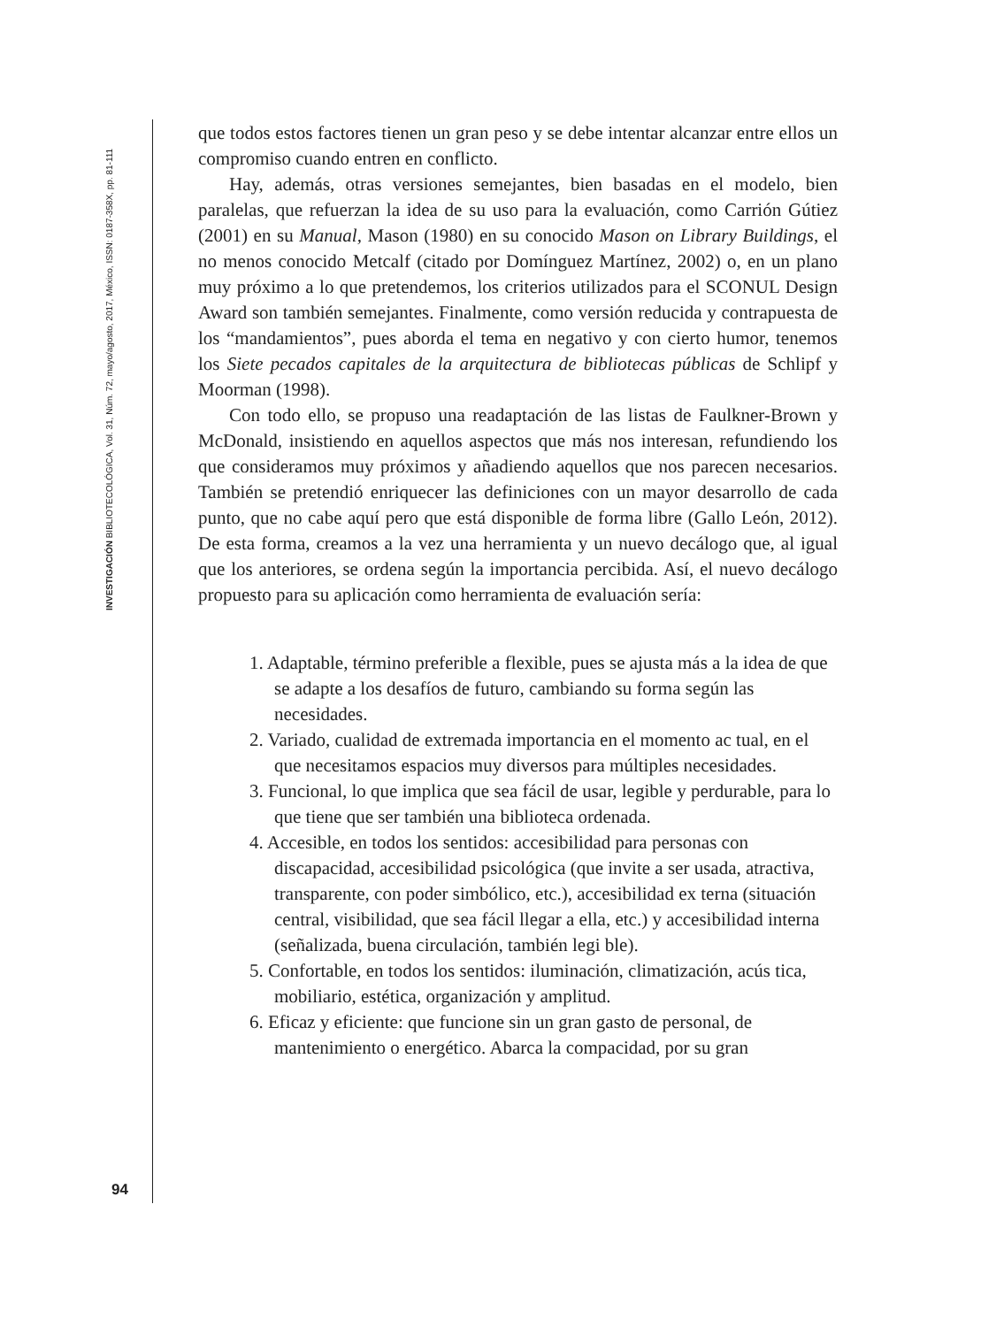INVESTIGACIÓN BIBLIOTECOLÓGICA, Vol. 31, Núm. 72, mayo/agosto, 2017, México, ISSN: 0187-358X, pp. 81-111
que todos estos factores tienen un gran peso y se debe intentar alcanzar entre ellos un compromiso cuando entren en conflicto.
Hay, además, otras versiones semejantes, bien basadas en el modelo, bien paralelas, que refuerzan la idea de su uso para la evaluación, como Carrión Gútiez (2001) en su Manual, Mason (1980) en su conocido Mason on Library Buildings, el no menos conocido Metcalf (citado por Domínguez Martínez, 2002) o, en un plano muy próximo a lo que pretendemos, los criterios utilizados para el SCONUL Design Award son también semejantes. Finalmente, como versión reducida y contrapuesta de los “mandamientos”, pues aborda el tema en negativo y con cierto humor, tenemos los Siete pecados capitales de la arquitectura de bibliotecas públicas de Schlipf y Moorman (1998).
Con todo ello, se propuso una readaptación de las listas de Faulkner-Brown y McDonald, insistiendo en aquellos aspectos que más nos interesan, refundiendo los que consideramos muy próximos y añadiendo aquellos que nos parecen necesarios. También se pretendió enriquecer las definiciones con un mayor desarrollo de cada punto, que no cabe aquí pero que está disponible de forma libre (Gallo León, 2012). De esta forma, creamos a la vez una herramienta y un nuevo decálogo que, al igual que los anteriores, se ordena según la importancia percibida. Así, el nuevo decálogo propuesto para su aplicación como herramienta de evaluación sería:
1. Adaptable, término preferible a flexible, pues se ajusta más a la idea de que se adapte a los desafíos de futuro, cambiando su forma según las necesidades.
2. Variado, cualidad de extremada importancia en el momento ac tual, en el que necesitamos espacios muy diversos para múltiples necesidades.
3. Funcional, lo que implica que sea fácil de usar, legible y perdurable, para lo que tiene que ser también una biblioteca ordenada.
4. Accesible, en todos los sentidos: accesibilidad para personas con discapacidad, accesibilidad psicológica (que invite a ser usada, atractiva, transparente, con poder simbólico, etc.), accesibilidad ex terna (situación central, visibilidad, que sea fácil llegar a ella, etc.) y accesibilidad interna (señalizada, buena circulación, también legi ble).
5. Confortable, en todos los sentidos: iluminación, climatización, acús tica, mobiliario, estética, organización y amplitud.
6. Eficaz y eficiente: que funcione sin un gran gasto de personal, de mantenimiento o energético. Abarca la compacidad, por su gran
94